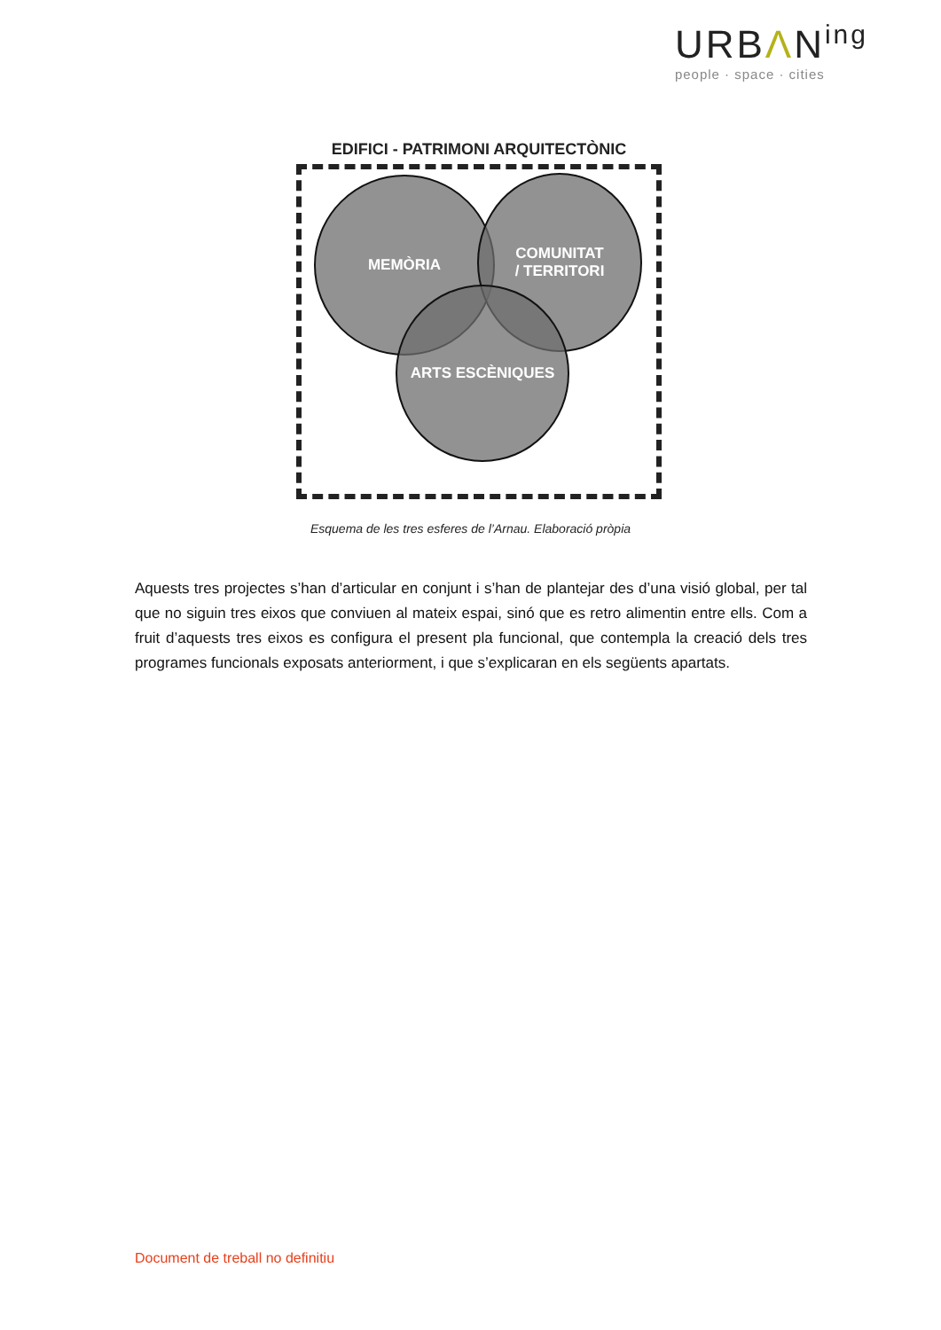URBΛN<sup>ing</sup>
people · space · cities
EDIFICI - PATRIMONI ARQUITECTÒNIC
MEMÒRIA
COMUNITAT
/ TERRITORI
ARTS ESCÈNIQUES
Esquema de les tres esferes de l’Arnau. Elaboració pròpia
Aquests tres projectes s’han d’articular en conjunt i s’han de plantejar des d’una visió global, per tal que no siguin tres eixos que conviuen al mateix espai, sinó que es retro alimentin entre ells. Com a fruit d’aquests tres eixos es configura el present pla funcional, que contempla la creació dels tres programes funcionals exposats anteriorment, i que s’explicaran en els següents apartats.
Document de treball no definitiu